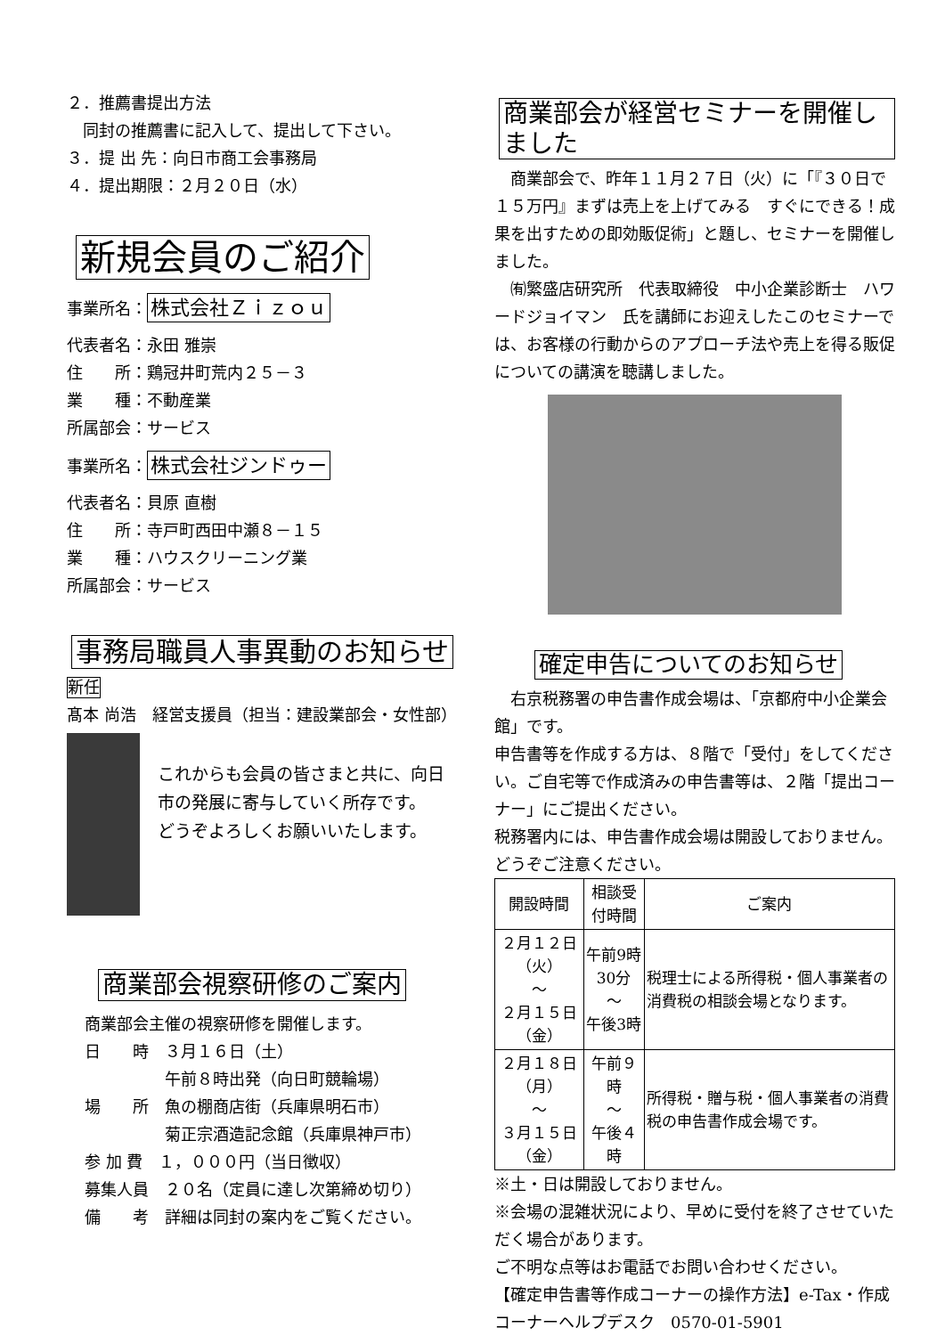２．推薦書提出方法
　同封の推薦書に記入して、提出して下さい。
３．提 出 先：向日市商工会事務局
４．提出期限：２月２０日（水）
新規会員のご紹介
事業所名： 株式会社Ｚｉｚｏｕ
代表者名：永田 雅崇
住　　所：鶏冠井町荒内２５－３
業　　種：不動産業
所属部会：サービス
事業所名： 株式会社ジンドゥー
代表者名：貝原 直樹
住　　所：寺戸町西田中瀬８－１５
業　　種：ハウスクリーニング業
所属部会：サービス
事務局職員人事異動のお知らせ
新任
髙本 尚浩　経営支援員（担当：建設業部会・女性部）
これからも会員の皆さまと共に、向日市の発展に寄与していく所存です。
どうぞよろしくお願いいたします。
商業部会視察研修のご案内
商業部会主催の視察研修を開催します。
日　　時　３月１６日（土）
　　　　　午前８時出発（向日町競輪場）
場　　所　魚の棚商店街（兵庫県明石市）
　　　　　菊正宗酒造記念館（兵庫県神戸市）
参 加 費　１，０００円（当日徴収）
募集人員　２０名（定員に達し次第締め切り）
備　　考　詳細は同封の案内をご覧ください。
商業部会が経営セミナーを開催しました
　商業部会で、昨年１１月２７日（火）に「『３０日で１５万円』まずは売上を上げてみる　すぐにできる！成果を出すための即効販促術」と題し、セミナーを開催しました。
　㈲繁盛店研究所　代表取締役　中小企業診断士　ハワードジョイマン　氏を講師にお迎えしたこのセミナーでは、お客様の行動からのアプローチ法や売上を得る販促についての講演を聴講しました。
確定申告についてのお知らせ
　右京税務署の申告書作成会場は、「京都府中小企業会館」です。
申告書等を作成する方は、８階で「受付」をしてください。ご自宅等で作成済みの申告書等は、２階「提出コーナー」にご提出ください。
税務署内には、申告書作成会場は開設しておりません。どうぞご注意ください。
| 開設時間 | 相談受付時間 | ご案内 |
| --- | --- | --- |
| ２月１２日（火） ～ ２月１５日（金） | 午前9時30分 ～ 午後3時 | 税理士による所得税・個人事業者の消費税の相談会場となります。 |
| ２月１８日（月） ～ ３月１５日（金） | 午前９時 ～ 午後４時 | 所得税・贈与税・個人事業者の消費税の申告書作成会場です。 |
※土・日は開設しておりません。
※会場の混雑状況により、早めに受付を終了させていただく場合があります。
ご不明な点等はお電話でお問い合わせください。
【確定申告書等作成コーナーの操作方法】e-Tax・作成コーナーヘルプデスク　0570-01-5901